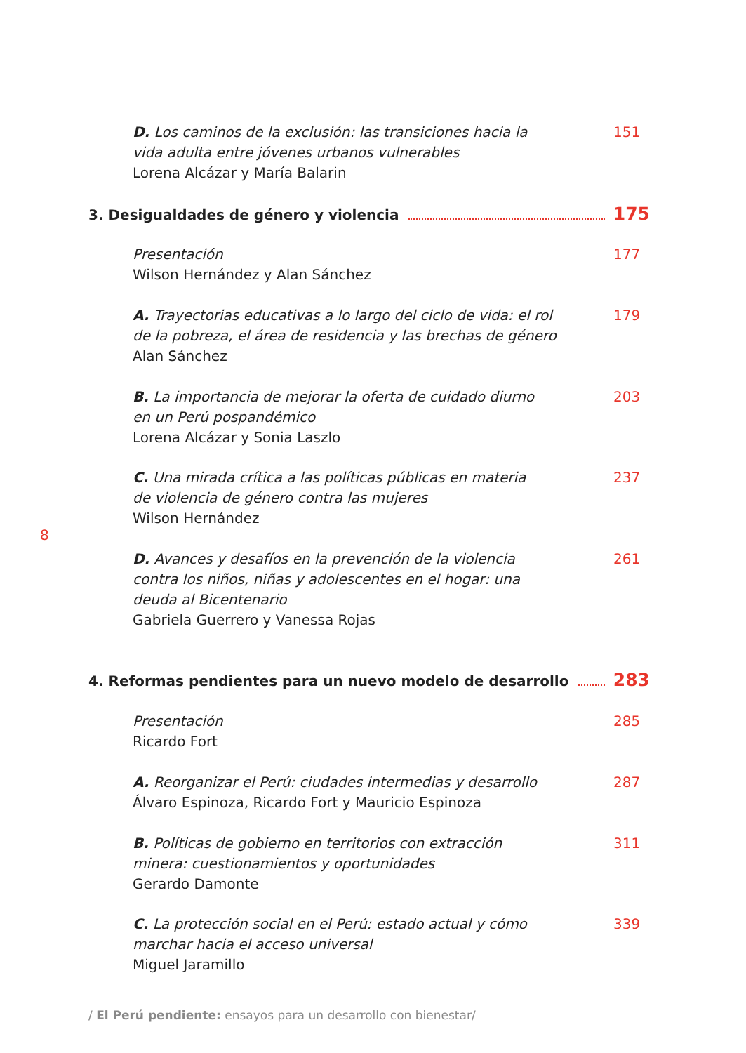D. Los caminos de la exclusión: las transiciones hacia la
vida adulta entre jóvenes urbanos vulnerables
Lorena Alcázar y María Balarin
151
3. Desigualdades de género y violencia 175
Presentación
Wilson Hernández y Alan Sánchez
177
A. Trayectorias educativas a lo largo del ciclo de vida: el rol
de la pobreza, el área de residencia y las brechas de género
Alan Sánchez
179
B. La importancia de mejorar la oferta de cuidado diurno
en un Perú pospandémico
Lorena Alcázar y Sonia Laszlo
203
C. Una mirada crítica a las políticas públicas en materia
de violencia de género contra las mujeres
Wilson Hernández
237
8
D. Avances y desafíos en la prevención de la violencia
contra los niños, niñas y adolescentes en el hogar: una
deuda al Bicentenario
Gabriela Guerrero y Vanessa Rojas
261
4. Reformas pendientes para un nuevo modelo de desarrollo 283
Presentación
Ricardo Fort
285
A. Reorganizar el Perú: ciudades intermedias y desarrollo
Álvaro Espinoza, Ricardo Fort y Mauricio Espinoza
287
B. Políticas de gobierno en territorios con extracción
minera: cuestionamientos y oportunidades
Gerardo Damonte
311
C. La protección social en el Perú: estado actual y cómo
marchar hacia el acceso universal
Miguel Jaramillo
339
/ El Perú pendiente: ensayos para un desarrollo con bienestar/